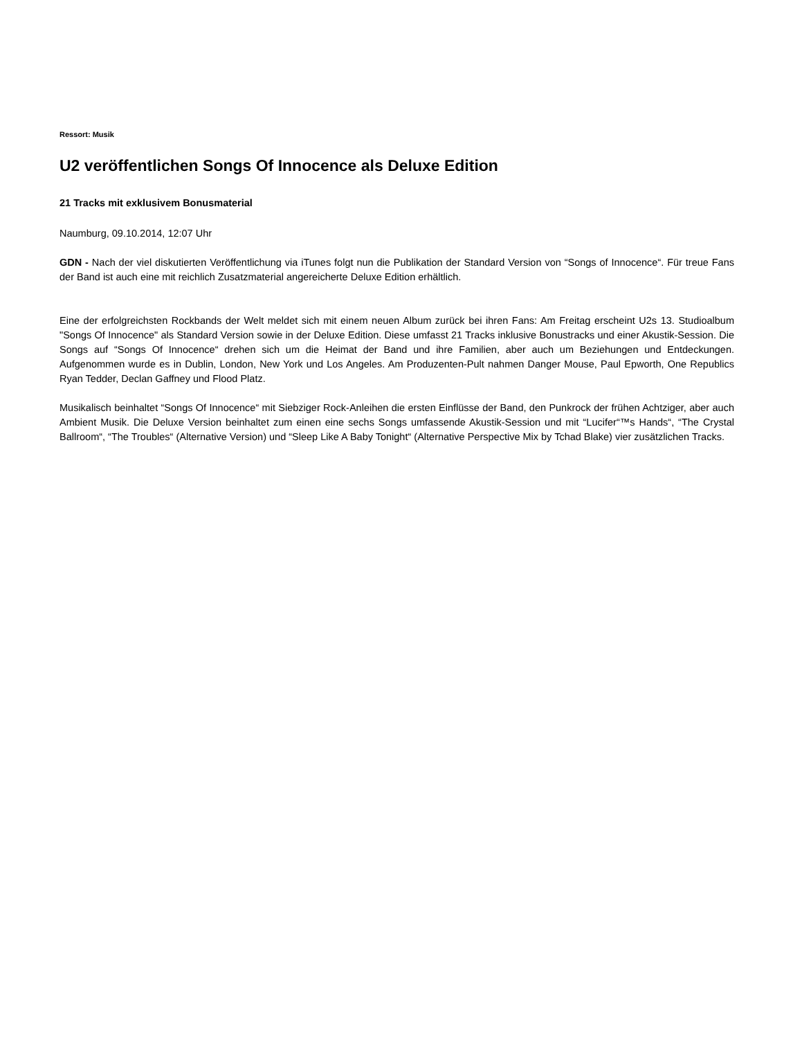Ressort: Musik
U2 veröffentlichen Songs Of Innocence als Deluxe Edition
21 Tracks mit exklusivem Bonusmaterial
Naumburg, 09.10.2014, 12:07 Uhr
GDN - Nach der viel diskutierten Veröffentlichung via iTunes folgt nun die Publikation der Standard Version von “Songs of Innocence“. Für treue Fans der Band ist auch eine mit reichlich Zusatzmaterial angereicherte Deluxe Edition erhältlich.
Eine der erfolgreichsten Rockbands der Welt meldet sich mit einem neuen Album zurück bei ihren Fans: Am Freitag erscheint U2s 13. Studioalbum "Songs Of Innocence" als Standard Version sowie in der Deluxe Edition. Diese umfasst 21 Tracks inklusive Bonustracks und einer Akustik-Session. Die Songs auf “Songs Of Innocence“ drehen sich um die Heimat der Band und ihre Familien, aber auch um Beziehungen und Entdeckungen. Aufgenommen wurde es in Dublin, London, New York und Los Angeles. Am Produzenten-Pult nahmen Danger Mouse, Paul Epworth, One Republics Ryan Tedder, Declan Gaffney und Flood Platz.
Musikalisch beinhaltet “Songs Of Innocence“ mit Siebziger Rock-Anleihen die ersten Einflüsse der Band, den Punkrock der frühen Achtziger, aber auch Ambient Musik. Die Deluxe Version beinhaltet zum einen eine sechs Songs umfassende Akustik-Session und mit “Lucifer“™s Hands“, “The Crystal Ballroom“, “The Troubles“ (Alternative Version) und “Sleep Like A Baby Tonight“ (Alternative Perspective Mix by Tchad Blake) vier zusätzlichen Tracks.